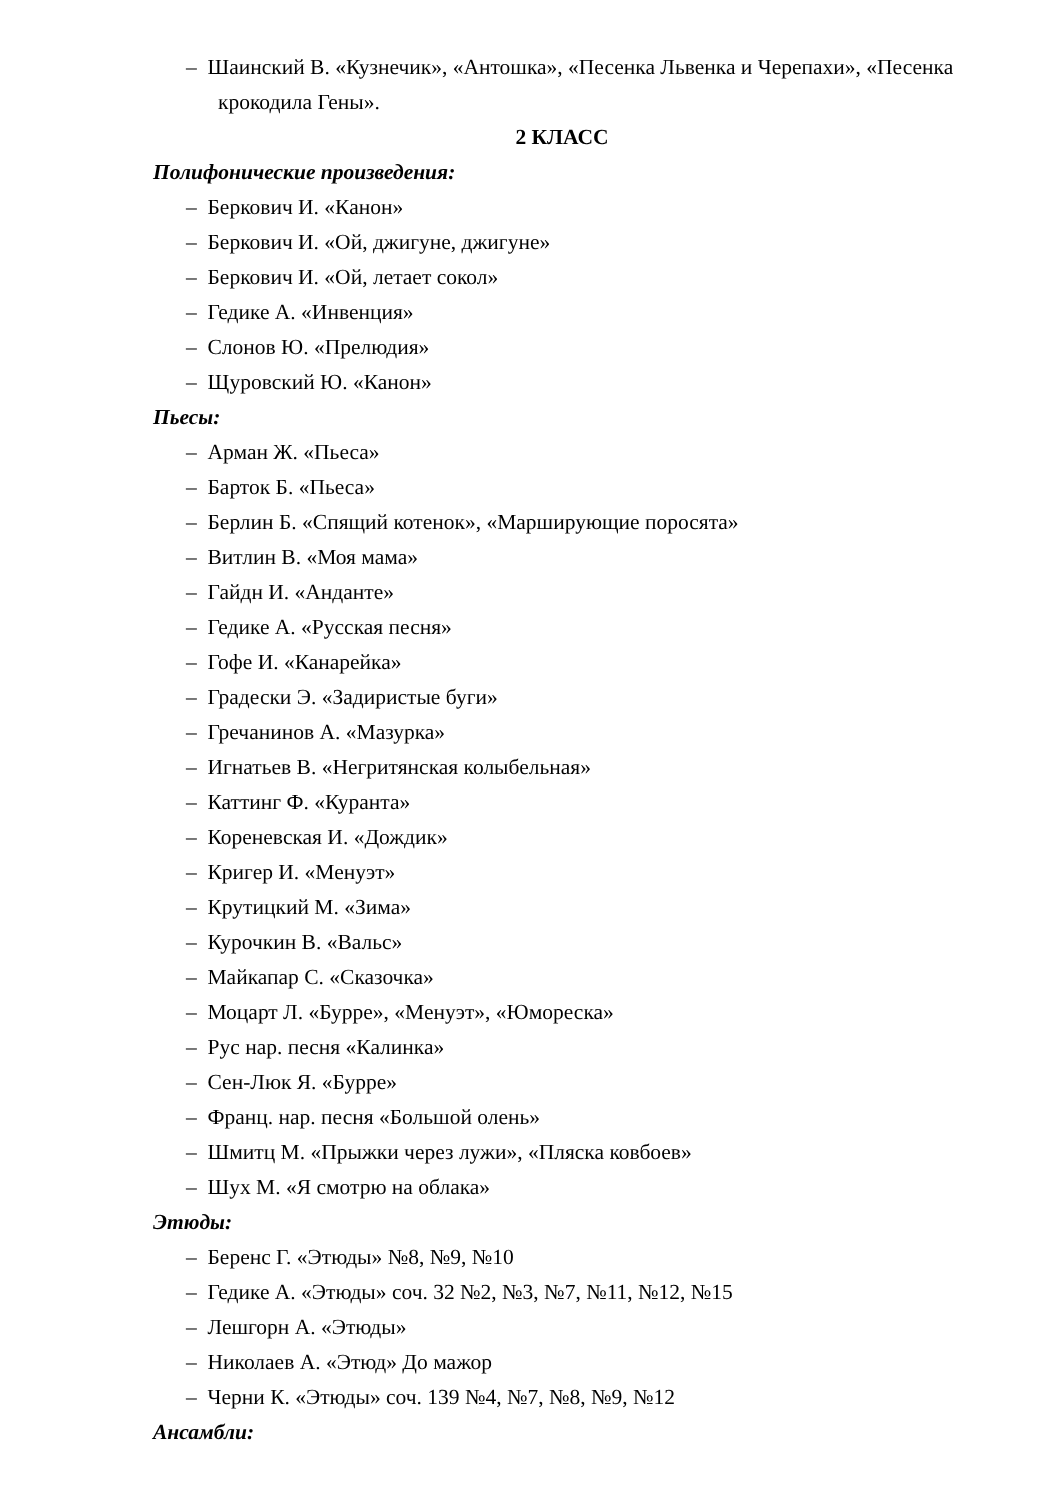– Шаинский В. «Кузнечик», «Антошка», «Песенка Львенка и Черепахи», «Песенка крокодила Гены».
2 КЛАСС
Полифонические произведения:
– Беркович И. «Канон»
– Беркович И. «Ой, джигуне, джигуне»
– Беркович И. «Ой, летает сокол»
– Гедике А. «Инвенция»
– Слонов Ю. «Прелюдия»
– Щуровский Ю. «Канон»
Пьесы:
– Арман Ж. «Пьеса»
– Барток Б. «Пьеса»
– Берлин Б. «Спящий котенок», «Марширующие поросята»
– Витлин В. «Моя мама»
– Гайдн И. «Анданте»
– Гедике А. «Русская песня»
– Гофе И. «Канарейка»
– Градески Э. «Задиристые буги»
– Гречанинов А. «Мазурка»
– Игнатьев В. «Негритянская колыбельная»
– Каттинг Ф. «Куранта»
– Кореневская И. «Дождик»
– Кригер И. «Менуэт»
– Крутицкий М. «Зима»
– Курочкин В. «Вальс»
– Майкапар С. «Сказочка»
– Моцарт Л. «Бурре», «Менуэт», «Юмореска»
– Рус нар. песня «Калинка»
– Сен-Люк Я. «Бурре»
– Франц. нар. песня «Большой олень»
– Шмитц М. «Прыжки через лужи», «Пляска ковбоев»
– Шух М. «Я смотрю на облака»
Этюды:
– Беренс Г. «Этюды» №8, №9, №10
– Гедике А. «Этюды» соч. 32 №2, №3, №7, №11, №12, №15
– Лешгорн А. «Этюды»
– Николаев А. «Этюд» До мажор
– Черни К. «Этюды» соч. 139 №4, №7, №8, №9, №12
Ансамбли: